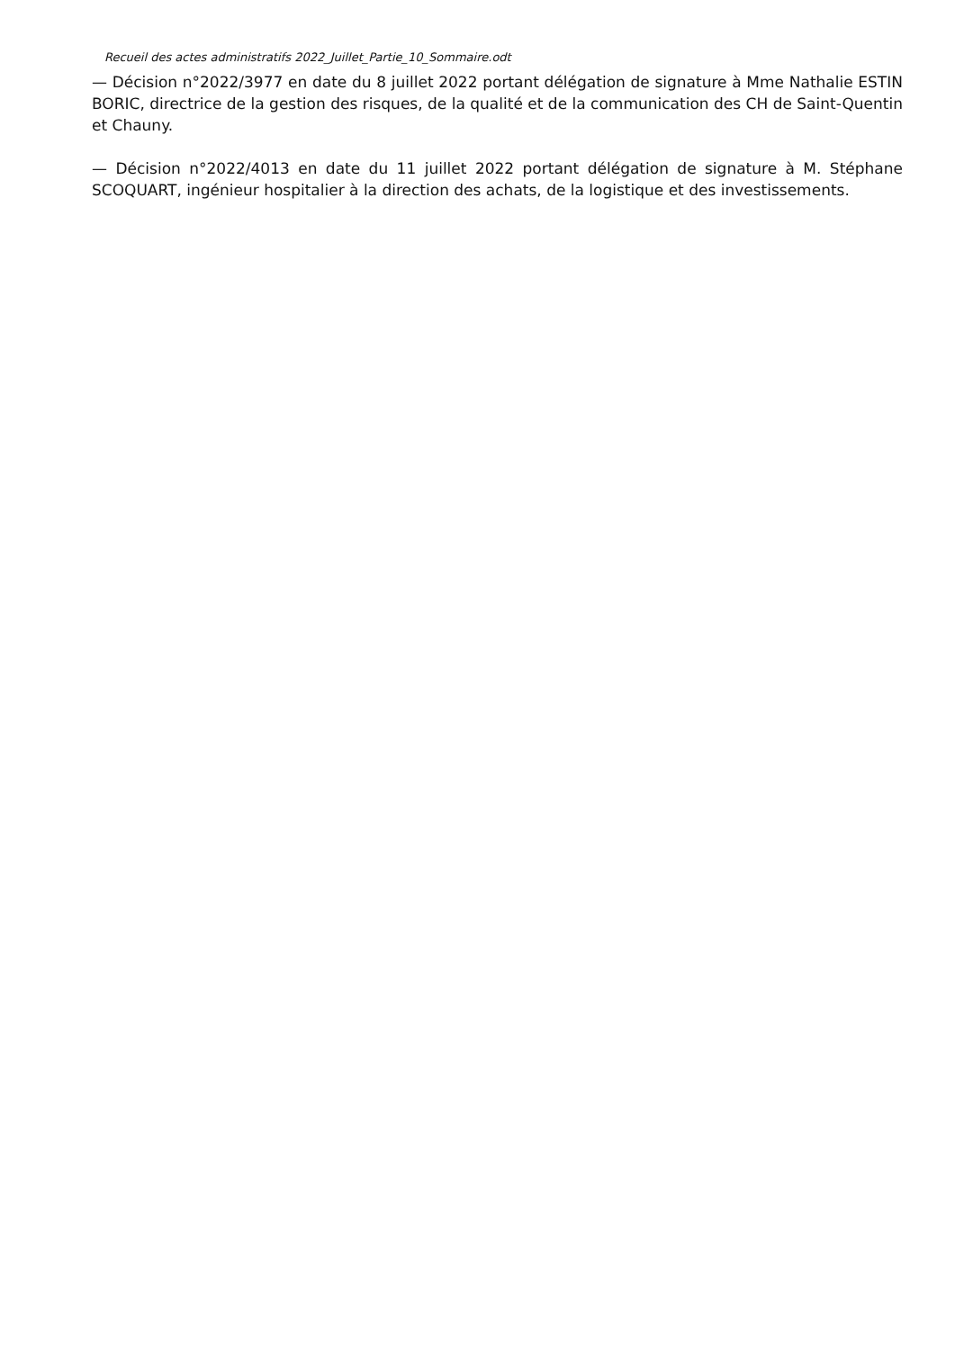Recueil des actes administratifs 2022_Juillet_Partie_10_Sommaire.odt
— Décision n°2022/3977 en date du 8 juillet 2022 portant délégation de signature à Mme Nathalie ESTIN BORIC, directrice de la gestion des risques, de la qualité et de la communication des CH de Saint-Quentin et Chauny.
— Décision n°2022/4013 en date du 11 juillet 2022 portant délégation de signature à M. Stéphane SCOQUART, ingénieur hospitalier à la direction des achats, de la logistique et des investissements.